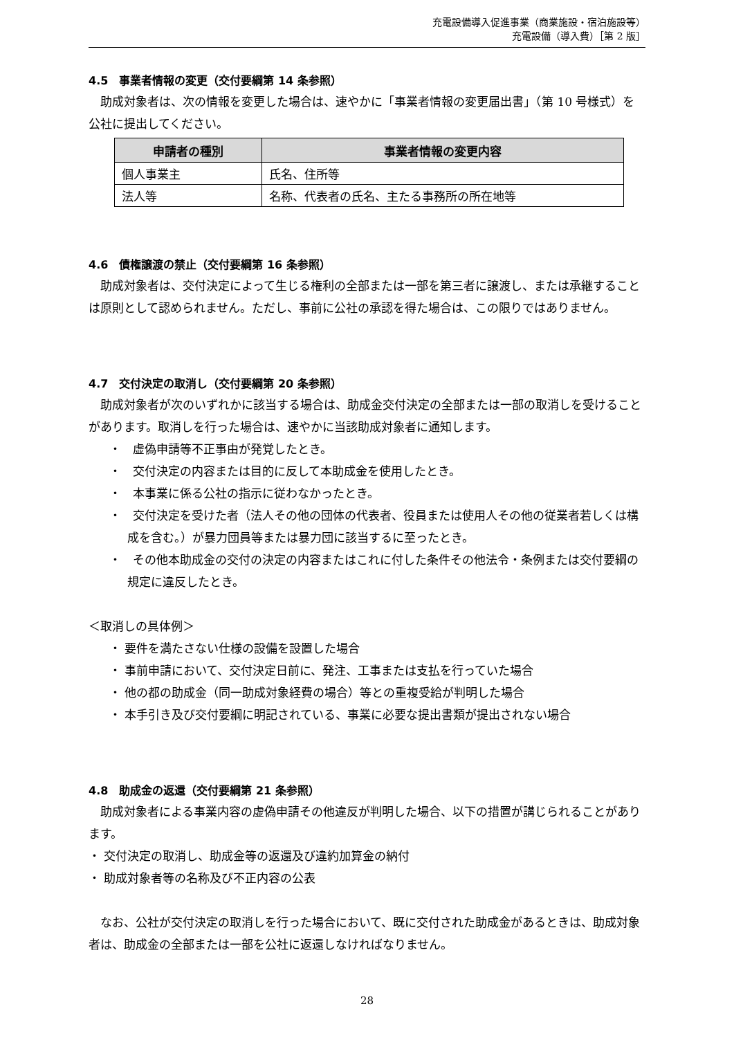充電設備導入促進事業（商業施設・宿泊施設等）
充電設備（導入費）［第 2 版］
4.5　事業者情報の変更（交付要綱第 14 条参照）
助成対象者は、次の情報を変更した場合は、速やかに「事業者情報の変更届出書」（第 10 号様式）を公社に提出してください。
| 申請者の種別 | 事業者情報の変更内容 |
| --- | --- |
| 個人事業主 | 氏名、住所等 |
| 法人等 | 名称、代表者の氏名、主たる事務所の所在地等 |
4.6　債権譲渡の禁止（交付要綱第 16 条参照）
助成対象者は、交付決定によって生じる権利の全部または一部を第三者に譲渡し、または承継することは原則として認められません。ただし、事前に公社の承認を得た場合は、この限りではありません。
4.7　交付決定の取消し（交付要綱第 20 条参照）
助成対象者が次のいずれかに該当する場合は、助成金交付決定の全部または一部の取消しを受けることがあります。取消しを行った場合は、速やかに当該助成対象者に通知します。
・　虚偽申請等不正事由が発覚したとき。
・　交付決定の内容または目的に反して本助成金を使用したとき。
・　本事業に係る公社の指示に従わなかったとき。
・　交付決定を受けた者（法人その他の団体の代表者、役員または使用人その他の従業者若しくは構成を含む。）が暴力団員等または暴力団に該当するに至ったとき。
・　その他本助成金の交付の決定の内容またはこれに付した条件その他法令・条例または交付要綱の規定に違反したとき。
＜取消しの具体例＞
・ 要件を満たさない仕様の設備を設置した場合
・ 事前申請において、交付決定日前に、発注、工事または支払を行っていた場合
・ 他の都の助成金（同一助成対象経費の場合）等との重複受給が判明した場合
・ 本手引き及び交付要綱に明記されている、事業に必要な提出書類が提出されない場合
4.8　助成金の返還（交付要綱第 21 条参照）
助成対象者による事業内容の虚偽申請その他違反が判明した場合、以下の措置が講じられることがあります。
・ 交付決定の取消し、助成金等の返還及び違約加算金の納付
・ 助成対象者等の名称及び不正内容の公表
なお、公社が交付決定の取消しを行った場合において、既に交付された助成金があるときは、助成対象者は、助成金の全部または一部を公社に返還しなければなりません。
28